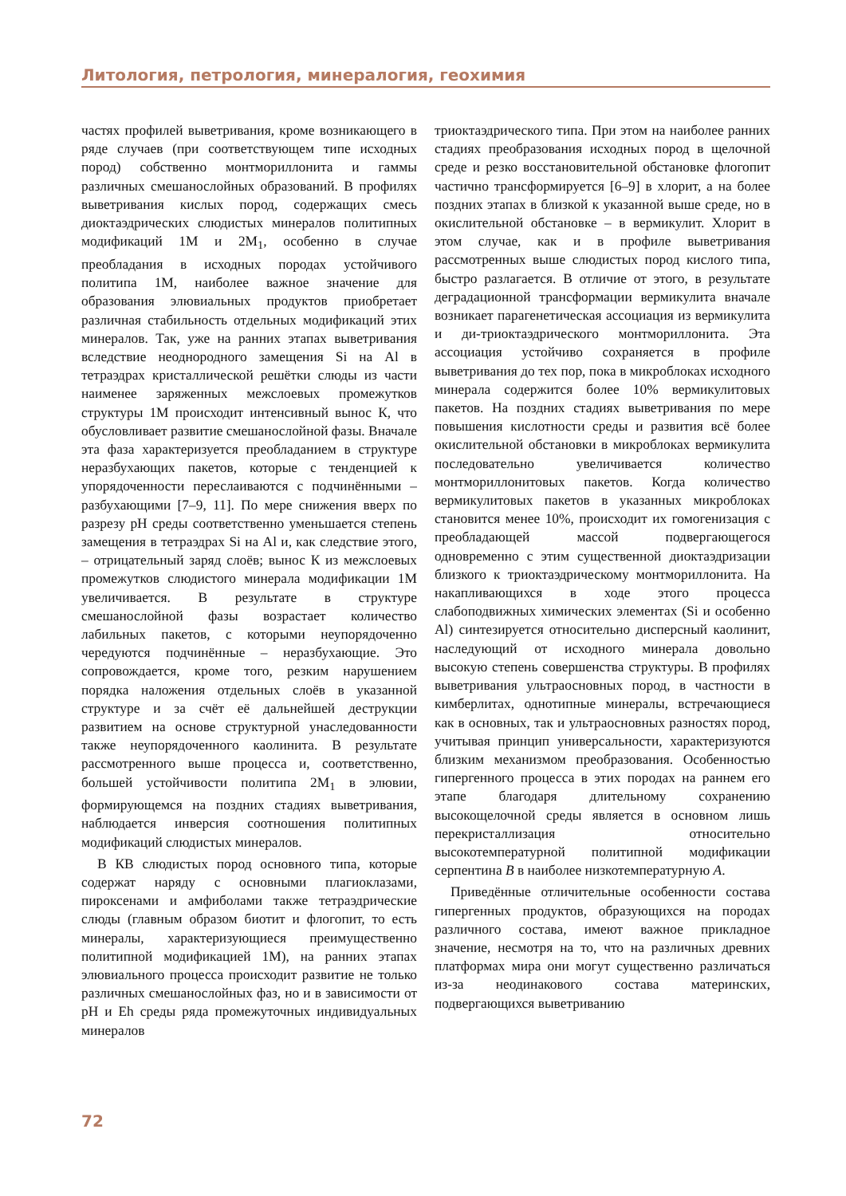Литология, петрология, минералогия, геохимия
частях профилей выветривания, кроме возникающего в ряде случаев (при соответствующем типе исходных пород) собственно монтмориллонита и гаммы различных смешанослойных образований. В профилях выветривания кислых пород, содержащих смесь диоктаэдрических слюдистых минералов политипных модификаций 1М и 2М<sub>1</sub>, особенно в случае преобладания в исходных породах устойчивого политипа 1М, наиболее важное значение для образования элювиальных продуктов приобретает различная стабильность отдельных модификаций этих минералов. Так, уже на ранних этапах выветривания вследствие неоднородного замещения Si на Al в тетраэдрах кристаллической решётки слюды из части наименее заряженных межслоевых промежутков структуры 1М происходит интенсивный вынос К, что обусловливает развитие смешанослойной фазы. Вначале эта фаза характеризуется преобладанием в структуре неразбухающих пакетов, которые с тенденцией к упорядоченности переслаиваются с подчинёнными – разбухающими [7–9, 11]. По мере снижения вверх по разрезу pH среды соответственно уменьшается степень замещения в тетраэдрах Si на Al и, как следствие этого, – отрицательный заряд слоёв; вынос К из межслоевых промежутков слюдистого минерала модификации 1М увеличивается. В результате в структуре смешанослойной фазы возрастает количество лабильных пакетов, с которыми неупорядоченно чередуются подчинённые – неразбухающие. Это сопровождается, кроме того, резким нарушением порядка наложения отдельных слоёв в указанной структуре и за счёт её дальнейшей деструкции развитием на основе структурной унаследованности также неупорядоченного каолинита. В результате рассмотренного выше процесса и, соответственно, большей устойчивости политипа 2М<sub>1</sub> в элювии, формирующемся на поздних стадиях выветривания, наблюдается инверсия соотношения политипных модификаций слюдистых минералов.
В КВ слюдистых пород основного типа, которые содержат наряду с основными плагиоклазами, пироксенами и амфиболами также тетраэдрические слюды (главным образом биотит и флогопит, то есть минералы, характеризующиеся преимущественно политипной модификацией 1М), на ранних этапах элювиального процесса происходит развитие не только различных смешанослойных фаз, но и в зависимости от pH и Eh среды ряда промежуточных индивидуальных минералов
триоктаэдрического типа. При этом на наиболее ранних стадиях преобразования исходных пород в щелочной среде и резко восстановительной обстановке флогопит частично трансформируется [6–9] в хлорит, а на более поздних этапах в близкой к указанной выше среде, но в окислительной обстановке – в вермикулит. Хлорит в этом случае, как и в профиле выветривания рассмотренных выше слюдистых пород кислого типа, быстро разлагается. В отличие от этого, в результате деградационной трансформации вермикулита вначале возникает парагенетическая ассоциация из вермикулита и ди-триоктаэдрического монтмориллонита. Эта ассоциация устойчиво сохраняется в профиле выветривания до тех пор, пока в микроблоках исходного минерала содержится более 10% вермикулитовых пакетов. На поздних стадиях выветривания по мере повышения кислотности среды и развития всё более окислительной обстановки в микроблоках вермикулита последовательно увеличивается количество монтмориллонитовых пакетов. Когда количество вермикулитовых пакетов в указанных микроблоках становится менее 10%, происходит их гомогенизация с преобладающей массой подвергающегося одновременно с этим существенной диоктаэдризации близкого к триоктаэдрическому монтмориллонита. На накапливающихся в ходе этого процесса слабоподвижных химических элементах (Si и особенно Al) синтезируется относительно дисперсный каолинит, наследующий от исходного минерала довольно высокую степень совершенства структуры. В профилях выветривания ультраосновных пород, в частности в кимберлитах, однотипные минералы, встречающиеся как в основных, так и ультраосновных разностях пород, учитывая принцип универсальности, характеризуются близким механизмом преобразования. Особенностью гипергенного процесса в этих породах на раннем его этапе благодаря длительному сохранению высокощелочной среды является в основном лишь перекристаллизация относительно высокотемпературной политипной модификации серпентина B в наиболее низкотемпературную A.
Приведённые отличительные особенности состава гипергенных продуктов, образующихся на породах различного состава, имеют важное прикладное значение, несмотря на то, что на различных древних платформах мира они могут существенно различаться из-за неодинакового состава материнских, подвергающихся выветриванию
72